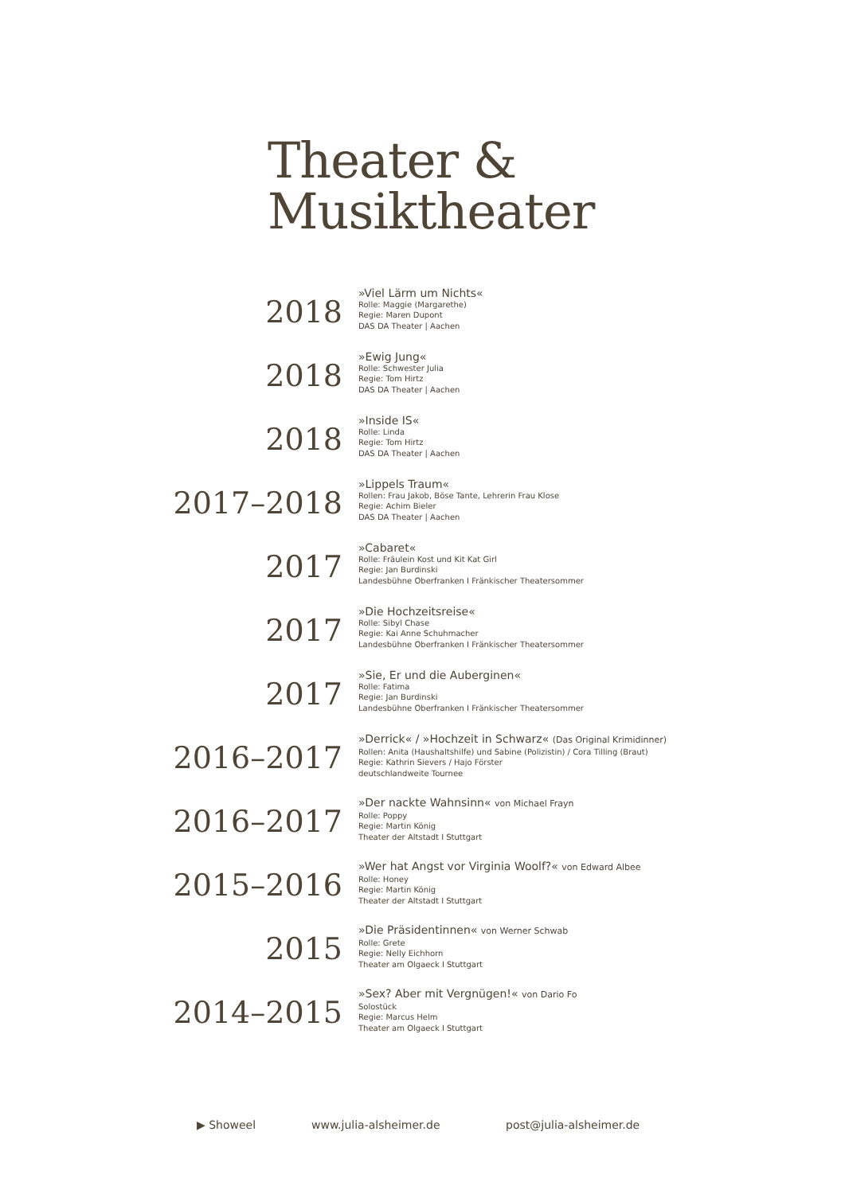Theater &
Musiktheater
2018
»Viel Lärm um Nichts«
Rolle: Maggie (Margarethe)
Regie: Maren Dupont
DAS DA Theater | Aachen
2018
»Ewig Jung«
Rolle: Schwester Julia
Regie: Tom Hirtz
DAS DA Theater | Aachen
2018
»Inside IS«
Rolle: Linda
Regie: Tom Hirtz
DAS DA Theater | Aachen
2017–2018
»Lippels Traum«
Rollen: Frau Jakob, Böse Tante, Lehrerin Frau Klose
Regie: Achim Bieler
DAS DA Theater | Aachen
2017
»Cabaret«
Rolle: Fräulein Kost und Kit Kat Girl
Regie: Jan Burdinski
Landesbühne Oberfranken I Fränkischer Theatersommer
2017
»Die Hochzeitsreise«
Rolle: Sibyl Chase
Regie: Kai Anne Schuhmacher
Landesbühne Oberfranken I Fränkischer Theatersommer
2017
»Sie, Er und die Auberginen«
Rolle: Fatima
Regie: Jan Burdinski
Landesbühne Oberfranken I Fränkischer Theatersommer
2016–2017
»Derrick« / »Hochzeit in Schwarz« (Das Original Krimidinner)
Rollen: Anita (Haushaltshilfe) und Sabine (Polizistin) / Cora Tilling (Braut)
Regie: Kathrin Sievers / Hajo Förster
deutschlandweite Tournee
2016–2017
»Der nackte Wahnsinn« von Michael Frayn
Rolle: Poppy
Regie: Martin König
Theater der Altstadt I Stuttgart
2015–2016
»Wer hat Angst vor Virginia Woolf?« von Edward Albee
Rolle: Honey
Regie: Martin König
Theater der Altstadt I Stuttgart
2015
»Die Präsidentinnen« von Werner Schwab
Rolle: Grete
Regie: Nelly Eichhorn
Theater am Olgaeck I Stuttgart
2014–2015
»Sex? Aber mit Vergnügen!« von Dario Fo
Solostück
Regie: Marcus Helm
Theater am Olgaeck I Stuttgart
▶ Showeel www.julia-alsheimer.de post@julia-alsheimer.de